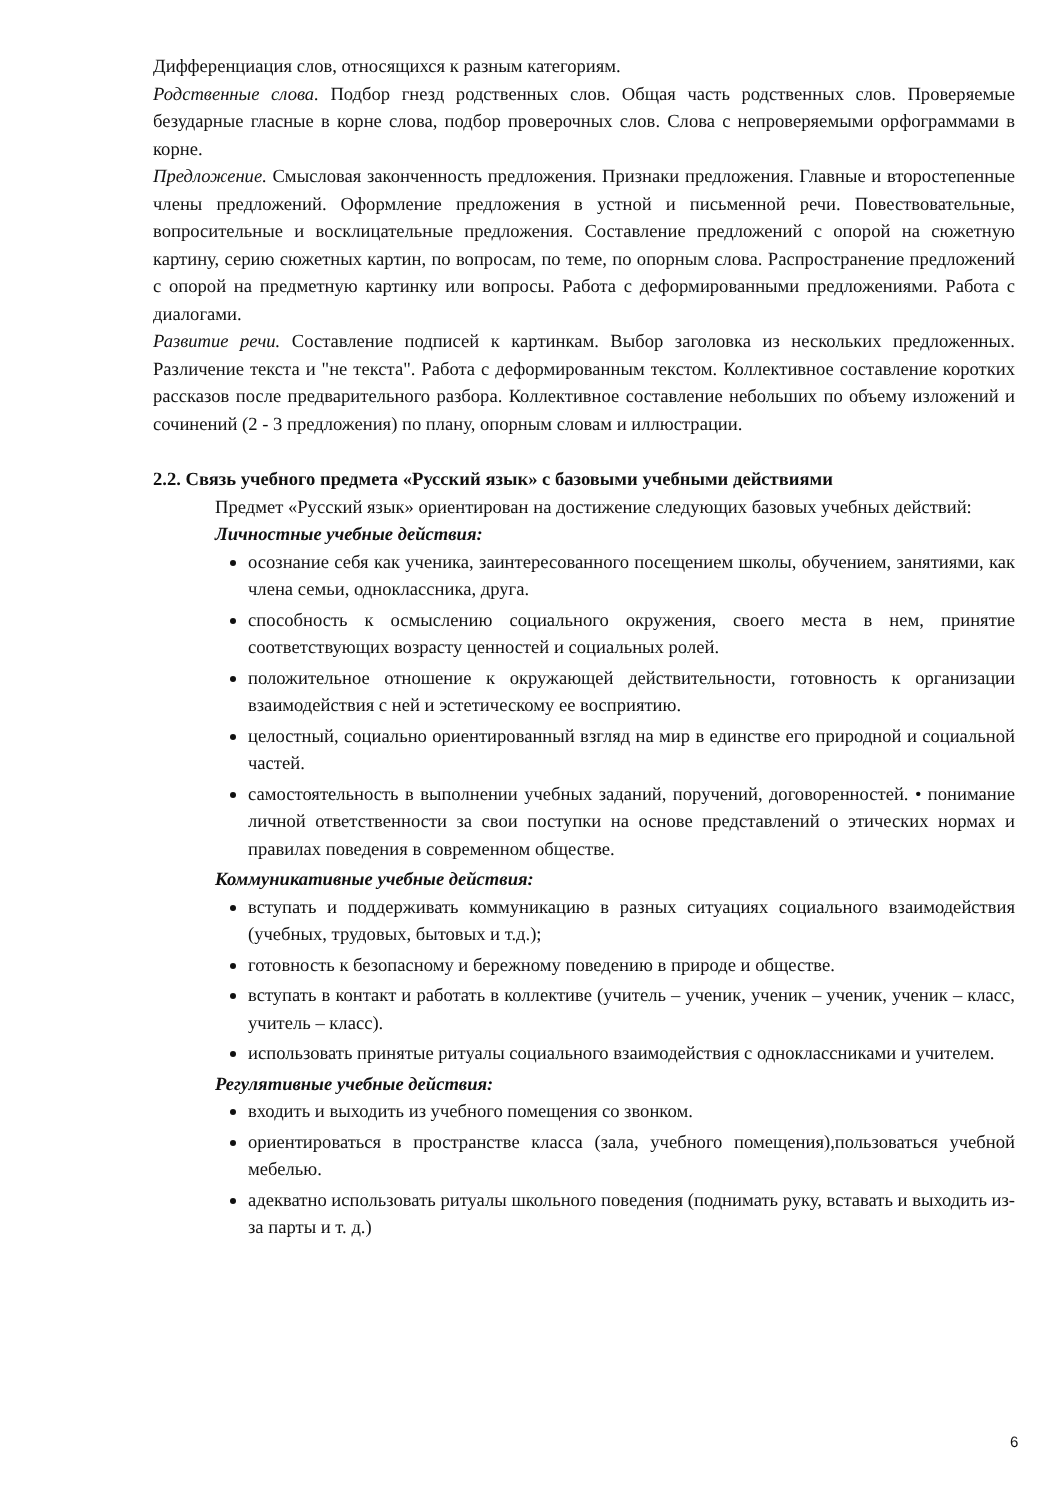Дифференциация слов, относящихся к разным категориям.
Родственные слова. Подбор гнезд родственных слов. Общая часть родственных слов. Проверяемые безударные гласные в корне слова, подбор проверочных слов. Слова с непроверяемыми орфограммами в корне.
Предложение. Смысловая законченность предложения. Признаки предложения. Главные и второстепенные члены предложений. Оформление предложения в устной и письменной речи. Повествовательные, вопросительные и восклицательные предложения. Составление предложений с опорой на сюжетную картину, серию сюжетных картин, по вопросам, по теме, по опорным слова. Распространение предложений с опорой на предметную картинку или вопросы. Работа с деформированными предложениями. Работа с диалогами.
Развитие речи. Составление подписей к картинкам. Выбор заголовка из нескольких предложенных. Различение текста и "не текста". Работа с деформированным текстом. Коллективное составление коротких рассказов после предварительного разбора. Коллективное составление небольших по объему изложений и сочинений (2 - 3 предложения) по плану, опорным словам и иллюстрации.
2.2. Связь учебного предмета «Русский язык» с базовыми учебными действиями
Предмет «Русский язык» ориентирован на достижение следующих базовых учебных действий:
Личностные учебные действия:
осознание себя как ученика, заинтересованного посещением школы, обучением, занятиями, как члена семьи, одноклассника, друга.
способность к осмыслению социального окружения, своего места в нем, принятие соответствующих возрасту ценностей и социальных ролей.
положительное отношение к окружающей действительности, готовность к организации взаимодействия с ней и эстетическому ее восприятию.
целостный, социально ориентированный взгляд на мир в единстве его природной и социальной частей.
самостоятельность в выполнении учебных заданий, поручений, договоренностей. • понимание личной ответственности за свои поступки на основе представлений о этических нормах и правилах поведения в современном обществе.
Коммуникативные учебные действия:
вступать и поддерживать коммуникацию в разных ситуациях социального взаимодействия (учебных, трудовых, бытовых и т.д.);
готовность к безопасному и бережному поведению в природе и обществе.
вступать в контакт и работать в коллективе (учитель – ученик, ученик – ученик, ученик – класс, учитель – класс).
использовать принятые ритуалы социального взаимодействия с одноклассниками и учителем.
Регулятивные учебные действия:
входить и выходить из учебного помещения со звонком.
ориентироваться в пространстве класса (зала, учебного помещения),пользоваться учебной мебелью.
адекватно использовать ритуалы школьного поведения (поднимать руку, вставать и выходить из-за парты и т. д.)
6